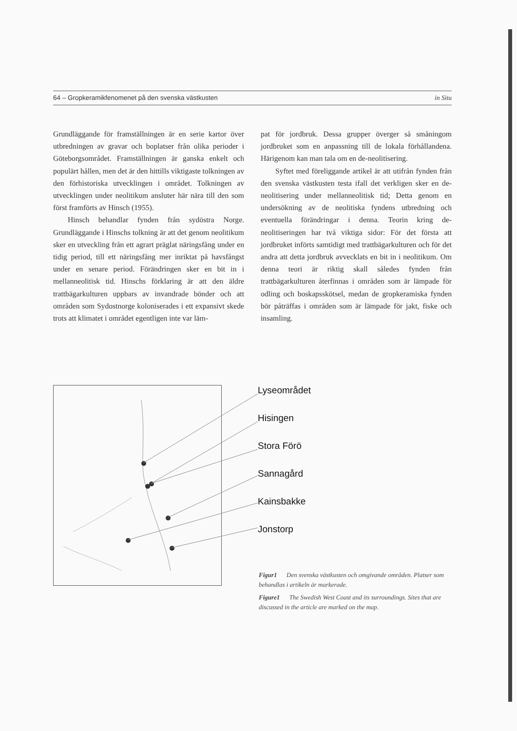64 – Gropkeramikfenomenet på den svenska västkusten in Situ
Grundläggande för framställningen är en serie kartor över utbredningen av gravar och boplatser från olika perioder i Göteborgsområdet. Framställningen är ganska enkelt och populärt hållen, men det är den hittills viktigaste tolkningen av den förhistoriska utvecklingen i området. Tolkningen av utvecklingen under neolitikum ansluter här nära till den som först framförts av Hinsch (1955).
Hinsch behandlar fynden från sydöstra Norge. Grundläggande i Hinschs tolkning är att det genom neolitikum sker en utveckling från ett agrart präglat näringsfång under en tidig period, till ett näringsfång mer inriktat på havsfångst under en senare period. Förändringen sker en bit in i mellanneolitisk tid. Hinschs förklaring är att den äldre trattbägarkulturen uppbars av invandrade bönder och att områden som Sydostnorge koloniserades i ett expansivt skede trots att klimatet i området egentligen inte var läm-
pat för jordbruk. Dessa grupper överger så småningom jordbruket som en anpassning till de lokala förhållandena. Härigenom kan man tala om en de-neolitisering.
Syftet med föreliggande artikel är att utifrån fynden från den svenska västkusten testa ifall det verkligen sker en de-neolitisering under mellanneolitisk tid; Detta genom en undersökning av de neolitiska fyndens utbredning och eventuella förändringar i denna. Teorin kring de-neolitiseringen har två viktiga sidor: För det första att jordbruket införts samtidigt med trattbägarkulturen och för det andra att detta jordbruk avvecklats en bit in i neolitikum. Om denna teori är riktig skall således fynden från trattbägarkulturen återfinnas i områden som är lämpade för odling och boskapsskötsel, medan de gropkeramiska fynden bör påträffas i områden som är lämpade för jakt, fiske och insamling.
Lyseområdet
Hisingen
Stora Förö
Sannagård
Kainsbakke
Jonstorp
Figur1 Den svenska västkusten och omgivande områden. Platser som behandlas i artikeln är markerade.
Figure1 The Swedish West Coast and its surroundings. Sites that are discussed in the article are marked on the map.